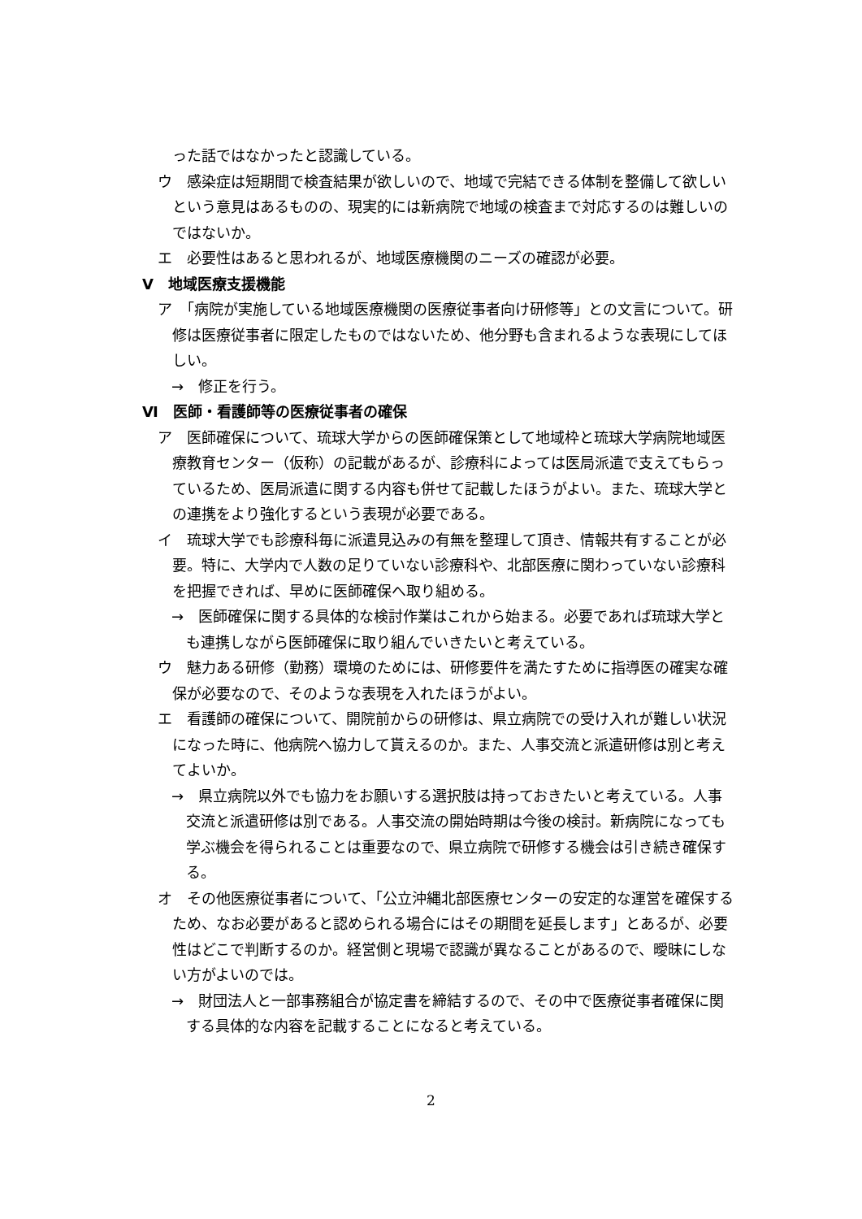った話ではなかったと認識している。
ウ　感染症は短期間で検査結果が欲しいので、地域で完結できる体制を整備して欲しいという意見はあるものの、現実的には新病院で地域の検査まで対応するのは難しいのではないか。
エ　必要性はあると思われるが、地域医療機関のニーズの確認が必要。
Ⅴ　地域医療支援機能
ア　「病院が実施している地域医療機関の医療従事者向け研修等」との文言について。研修は医療従事者に限定したものではないため、他分野も含まれるような表現にしてほしい。
→　修正を行う。
Ⅵ　医師・看護師等の医療従事者の確保
ア　医師確保について、琉球大学からの医師確保策として地域枠と琉球大学病院地域医療教育センター（仮称）の記載があるが、診療科によっては医局派遣で支えてもらっているため、医局派遣に関する内容も併せて記載したほうがよい。また、琉球大学との連携をより強化するという表現が必要である。
イ　琉球大学でも診療科毎に派遣見込みの有無を整理して頂き、情報共有することが必要。特に、大学内で人数の足りていない診療科や、北部医療に関わっていない診療科を把握できれば、早めに医師確保へ取り組める。
→　医師確保に関する具体的な検討作業はこれから始まる。必要であれば琉球大学とも連携しながら医師確保に取り組んでいきたいと考えている。
ウ　魅力ある研修（勤務）環境のためには、研修要件を満たすために指導医の確実な確保が必要なので、そのような表現を入れたほうがよい。
エ　看護師の確保について、開院前からの研修は、県立病院での受け入れが難しい状況になった時に、他病院へ協力して貰えるのか。また、人事交流と派遣研修は別と考えてよいか。
→　県立病院以外でも協力をお願いする選択肢は持っておきたいと考えている。人事交流と派遣研修は別である。人事交流の開始時期は今後の検討。新病院になっても学ぶ機会を得られることは重要なので、県立病院で研修する機会は引き続き確保する。
オ　その他医療従事者について、「公立沖縄北部医療センターの安定的な運営を確保するため、なお必要があると認められる場合にはその期間を延長します」とあるが、必要性はどこで判断するのか。経営側と現場で認識が異なることがあるので、曖昧にしない方がよいのでは。
→　財団法人と一部事務組合が協定書を締結するので、その中で医療従事者確保に関する具体的な内容を記載することになると考えている。
2